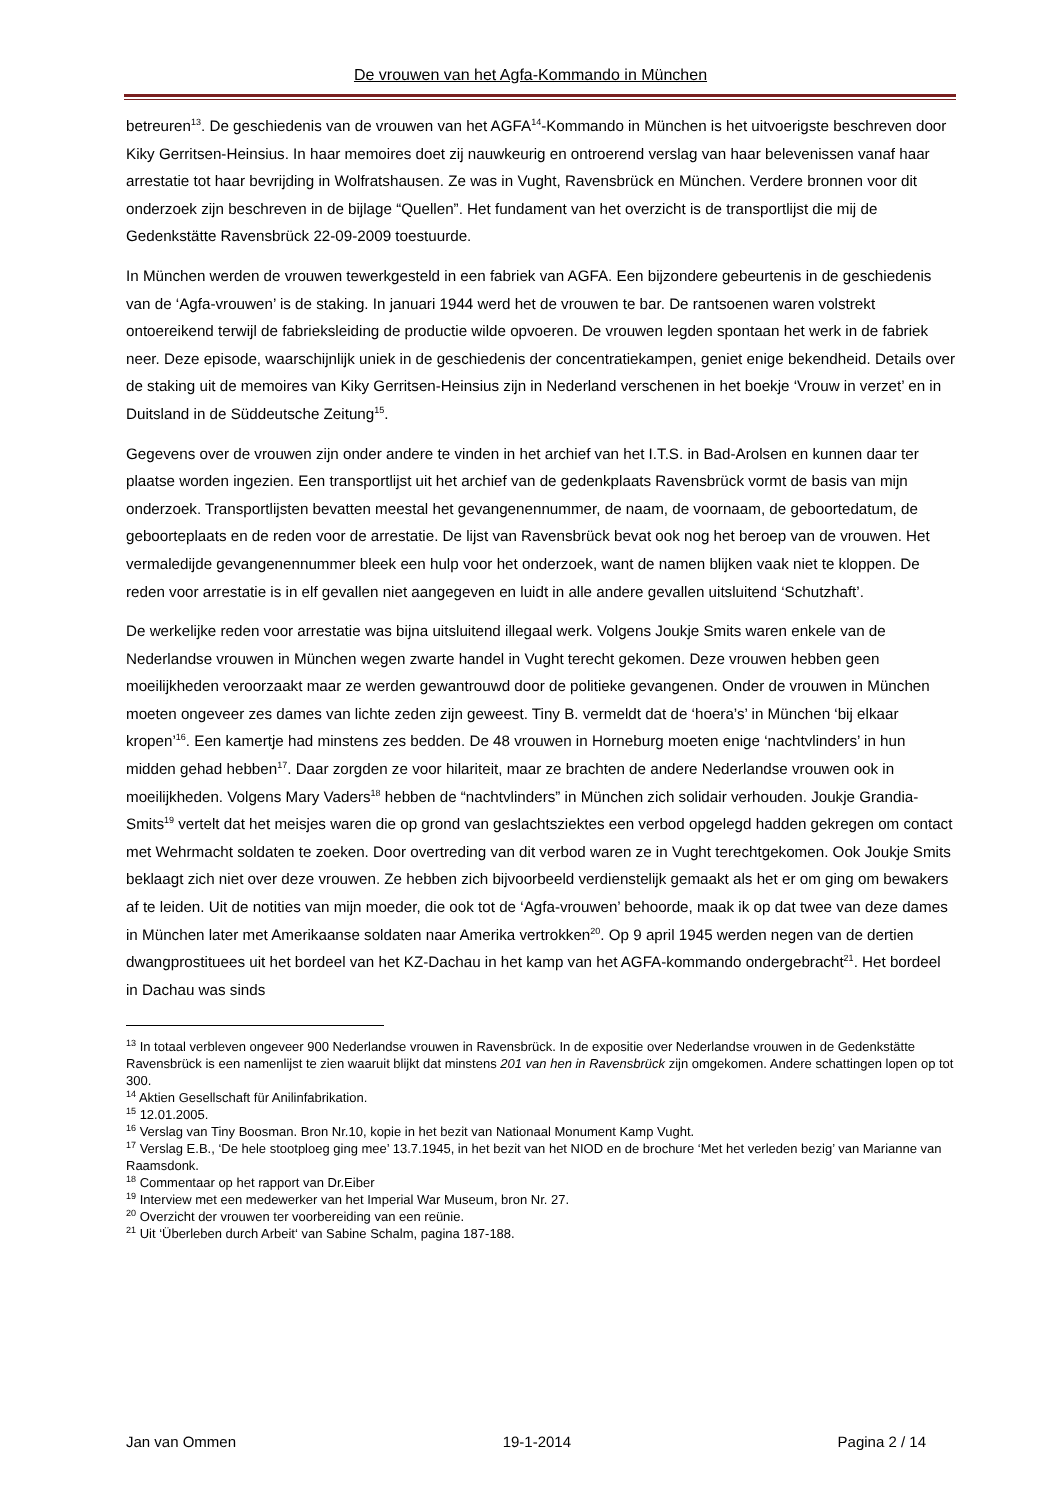De vrouwen van het Agfa-Kommando in München
betreuren<sup>13</sup>. De geschiedenis van de vrouwen van het AGFA<sup>14</sup>-Kommando in München is het uitvoerigste beschreven door Kiky Gerritsen-Heinsius. In haar memoires doet zij nauwkeurig en ontroerend verslag van haar belevenissen vanaf haar arrestatie tot haar bevrijding in Wolfratshausen. Ze was in Vught, Ravensbrück en München. Verdere bronnen voor dit onderzoek zijn beschreven in de bijlage “Quellen”. Het fundament van het overzicht is de transportlijst die mij de Gedenkstätte Ravensbrück 22-09-2009 toestuurde.
In München werden de vrouwen tewerkgesteld in een fabriek van AGFA. Een bijzondere gebeurtenis in de geschiedenis van de ‘Agfa-vrouwen’ is de staking. In januari 1944 werd het de vrouwen te bar. De rantsoenen waren volstrekt ontoereikend terwijl de fabrieksleiding de productie wilde opvoeren. De vrouwen legden spontaan het werk in de fabriek neer. Deze episode, waarschijnlijk uniek in de geschiedenis der concentratiekampen, geniet enige bekendheid. Details over de staking uit de memoires van Kiky Gerritsen-Heinsius zijn in Nederland verschenen in het boekje ‘Vrouw in verzet’ en in Duitsland in de Süddeutsche Zeitung<sup>15</sup>.
Gegevens over de vrouwen zijn onder andere te vinden in het archief van het I.T.S. in Bad-Arolsen en kunnen daar ter plaatse worden ingezien. Een transportlijst uit het archief van de gedenkplaats Ravensbrück vormt de basis van mijn onderzoek. Transportlijsten bevatten meestal het gevangenennummer, de naam, de voornaam, de geboortedatum, de geboorteplaats en de reden voor de arrestatie. De lijst van Ravensbrück bevat ook nog het beroep van de vrouwen. Het vermaledijde gevangenennummer bleek een hulp voor het onderzoek, want de namen blijken vaak niet te kloppen. De reden voor arrestatie is in elf gevallen niet aangegeven en luidt in alle andere gevallen uitsluitend ‘Schutzhaft’.
De werkelijke reden voor arrestatie was bijna uitsluitend illegaal werk. Volgens Joukje Smits waren enkele van de Nederlandse vrouwen in München wegen zwarte handel in Vught terecht gekomen. Deze vrouwen hebben geen moeilijkheden veroorzaakt maar ze werden gewantrouwd door de politieke gevangenen. Onder de vrouwen in München moeten ongeveer zes dames van lichte zeden zijn geweest. Tiny B. vermeldt dat de ‘hoera’s’ in München ‘bij elkaar kropen’<sup>16</sup>. Een kamertje had minstens zes bedden. De 48 vrouwen in Horneburg moeten enige ‘nachtvlinders’ in hun midden gehad hebben<sup>17</sup>. Daar zorgden ze voor hilariteit, maar ze brachten de andere Nederlandse vrouwen ook in moeilijkheden. Volgens Mary Vaders<sup>18</sup> hebben de “nachtvlinders” in München zich solidair verhouden. Joukje Grandia-Smits<sup>19</sup> vertelt dat het meisjes waren die op grond van geslachtsziektes een verbod opgelegd hadden gekregen om contact met Wehrmacht soldaten te zoeken. Door overtreding van dit verbod waren ze in Vught terechtgekomen. Ook Joukje Smits beklaagt zich niet over deze vrouwen. Ze hebben zich bijvoorbeeld verdienstelijk gemaakt als het er om ging om bewakers af te leiden. Uit de notities van mijn moeder, die ook tot de ‘Agfa-vrouwen’ behoorde, maak ik op dat twee van deze dames in München later met Amerikaanse soldaten naar Amerika vertrokken<sup>20</sup>. Op 9 april 1945 werden negen van de dertien dwangprostituees uit het bordeel van het KZ-Dachau in het kamp van het AGFA-kommando ondergebracht<sup>21</sup>. Het bordeel in Dachau was sinds
<sup>13</sup> In totaal verbleven ongeveer 900 Nederlandse vrouwen in Ravensbrück. In de expositie over Nederlandse vrouwen in de Gedenkstätte Ravensbrück is een namenlijst te zien waaruit blijkt dat minstens 201 van hen in Ravensbrück zijn omgekomen. Andere schattingen lopen op tot 300.
<sup>14</sup> Aktien Gesellschaft für Anilinfabrikation.
<sup>15</sup> 12.01.2005.
<sup>16</sup> Verslag van Tiny Boosman. Bron Nr.10, kopie in het bezit van Nationaal Monument Kamp Vught.
<sup>17</sup> Verslag E.B., ‘De hele stootploeg ging mee’ 13.7.1945, in het bezit van het NIOD en de brochure ‘Met het verleden bezig’ van Marianne van Raamsdonk.
<sup>18</sup> Commentaar op het rapport van Dr.Eiber
<sup>19</sup> Interview met een medewerker van het Imperial War Museum, bron Nr. 27.
<sup>20</sup> Overzicht der vrouwen ter voorbereiding van een reünie.
<sup>21</sup> Uit ‘Überleben durch Arbeit‘ van Sabine Schalm, pagina 187-188.
Jan van Ommen 19-1-2014 Pagina 2 / 14